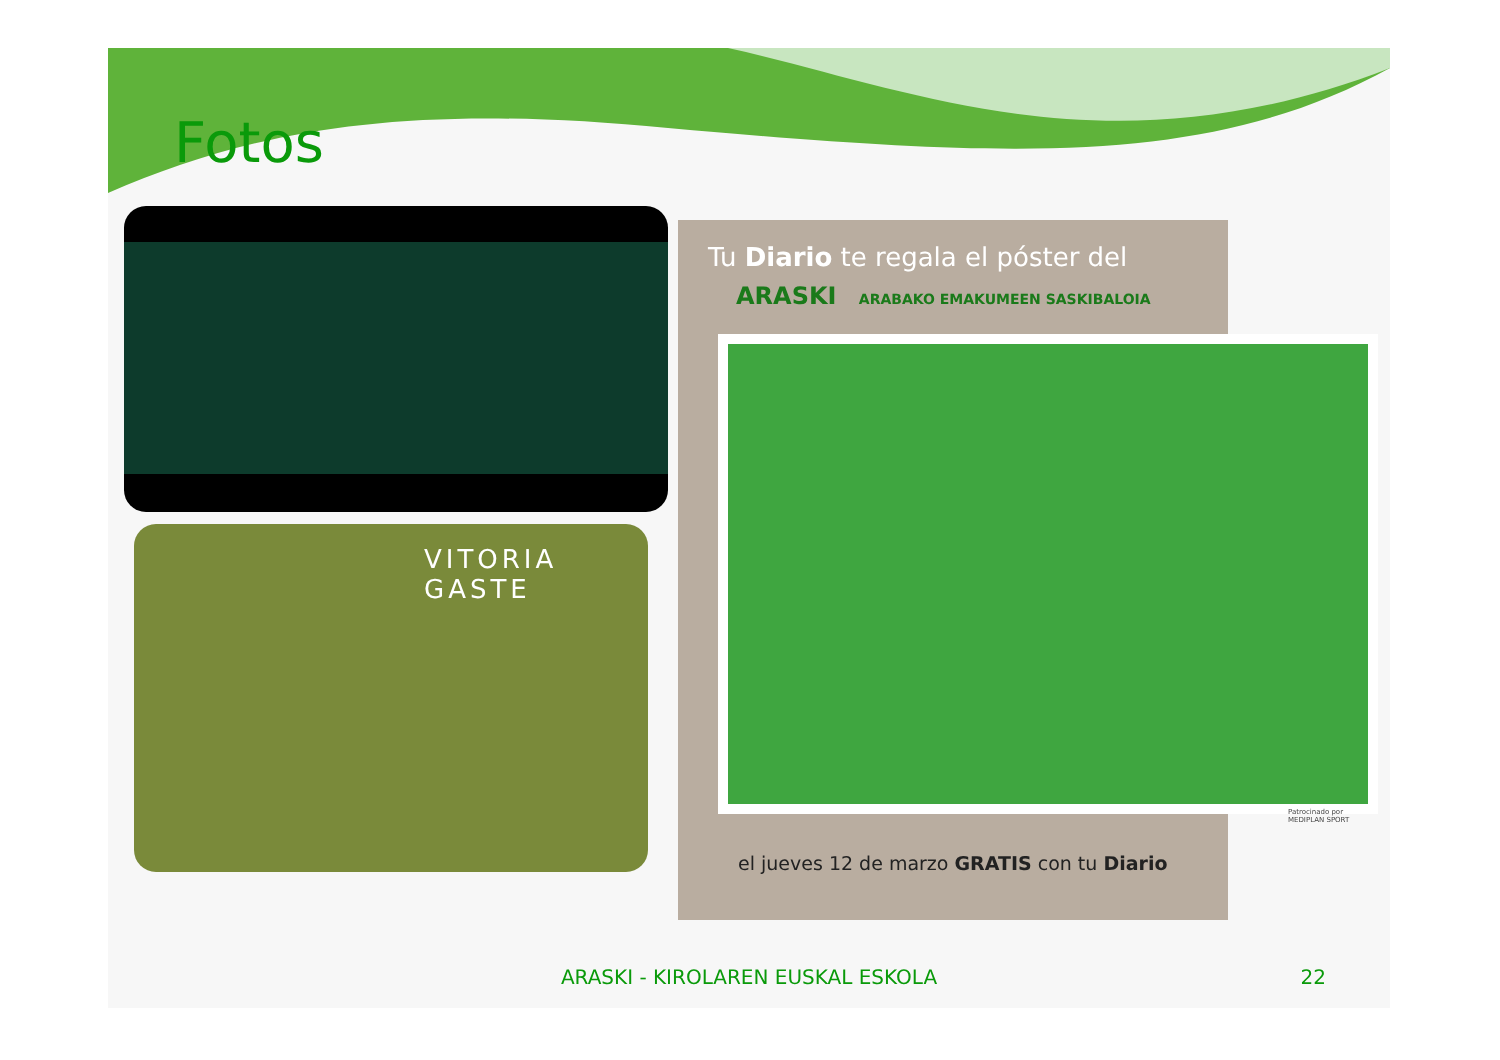Fotos
VITORIA GASTE
Tu Diario te regala el póster del
ARASKI ARABAKO EMAKUMEEN SASKIBALOIA
el jueves 12 de marzo GRATIS con tu Diario
Patrocinado por
MEDIPLAN SPORT
ARASKI - KIROLAREN EUSKAL ESKOLA 22